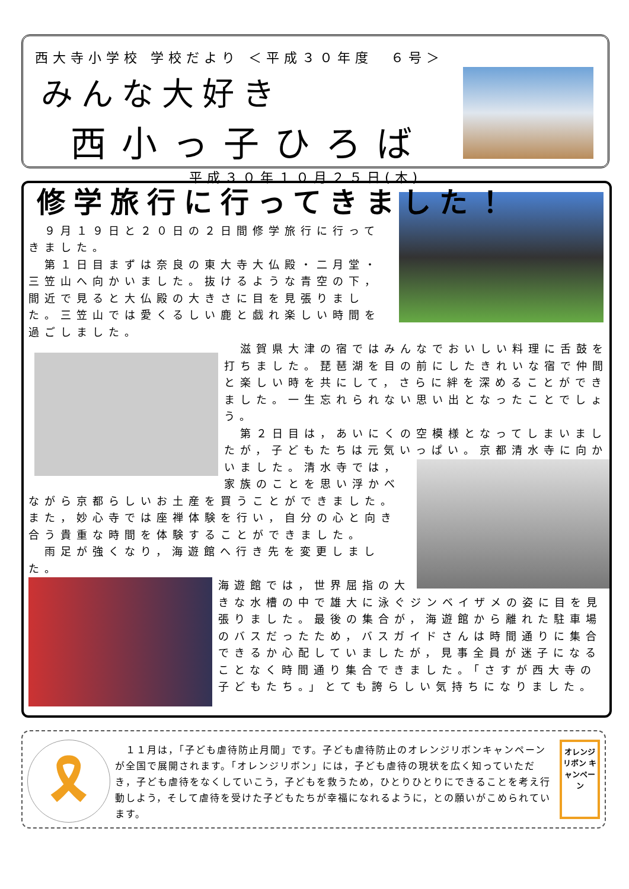西大寺小学校 学校だより ＜平成３０年度　６号＞
みんな大好き
西小っ子ひろば
平成３０年１０月２５日(木)
修学旅行に行ってきました！
　９月１９日と２０日の２日間修学旅行に行ってきました。
　第１日目まずは奈良の東大寺大仏殿・二月堂・三笠山へ向かいました。抜けるような青空の下，間近で見ると大仏殿の大きさに目を見張りました。三笠山では愛くるしい鹿と戯れ楽しい時間を過ごしました。
　滋賀県大津の宿ではみんなでおいしい料理に舌鼓を打ちました。琵琶湖を目の前にしたきれいな宿で仲間と楽しい時を共にして，さらに絆を深めることができました。一生忘れられない思い出となったことでしょう。
　第２日目は，あいにくの空模様となってしまいましたが，子どもたちは元気いっぱい。京都清水寺に向かいました。 清水寺では，家族のことを思い浮かべながら京都らしいお土産を買うことができました。また，妙心寺では座禅体験を行い，自分の心と向き合う貴重な時間を体験することができました。
　雨足が強くなり，海遊館へ行き先を変更しました。
海遊館では，世界屈指の大きな水槽の中で雄大に泳ぐジンベイザメの姿に目を見張りました。最後の集合が，海遊館から離れた駐車場のバスだったため，バスガイドさんは時間通りに集合できるか心配していましたが，見事全員が迷子になることなく時間通り集合できました。「さすが西大寺の子どもたち。」とても誇らしい気持ちになりました。
🎗
　１１月は，「子ども虐待防止月間」です。子ども虐待防止のオレンジリボンキャンペーンが全国で展開されます。「オレンジリボン」には，子ども虐待の現状を広く知っていただき，子ども虐待をなくしていこう，子どもを救うため，ひとりひとりにできることを考え行動しよう，そして虐待を受けた子どもたちが幸福になれるように，との願いがこめられています。
オレンジリボン キャンペーン